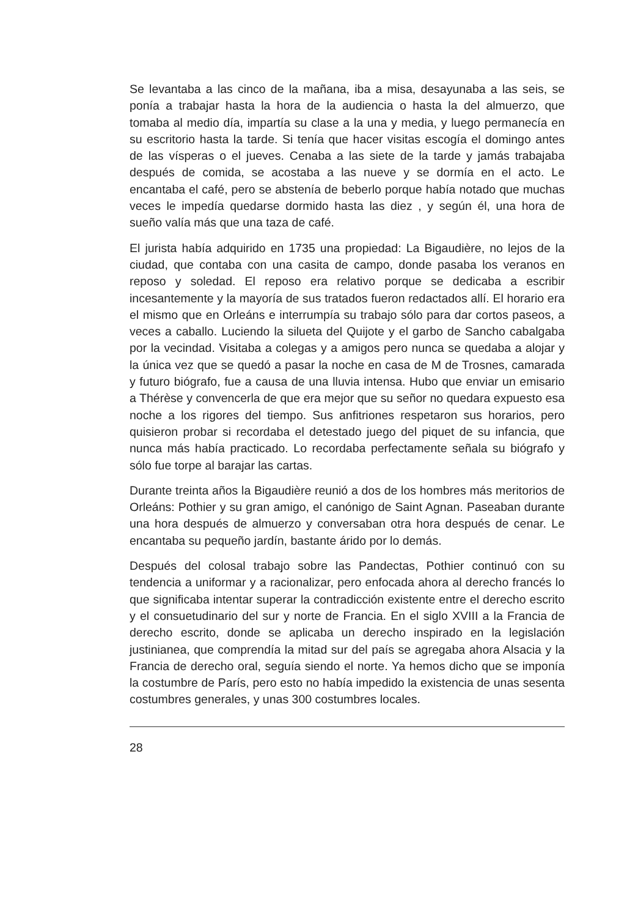Se levantaba a las cinco de la mañana, iba a misa, desayunaba a las seis, se ponía a trabajar hasta la hora de la audiencia o hasta la del almuerzo, que tomaba al medio día, impartía su clase a la una y media, y luego permanecía en su escritorio hasta la tarde. Si tenía que hacer visitas escogía el domingo antes de las vísperas o el jueves. Cenaba a las siete de la tarde y jamás trabajaba después de comida, se acostaba a las nueve y se dormía en el acto. Le encantaba el café, pero se abstenía de beberlo porque había notado que muchas veces le impedía quedarse dormido hasta las diez , y según él, una hora de sueño valía más que una taza de café.
El jurista había adquirido en 1735 una propiedad: La Bigaudière, no lejos de la ciudad, que contaba con una casita de campo, donde pasaba los veranos en reposo y soledad. El reposo era relativo porque se dedicaba a escribir incesantemente y la mayoría de sus tratados fueron redactados allí. El horario era el mismo que en Orleáns e interrumpía su trabajo sólo para dar cortos paseos, a veces a caballo. Luciendo la silueta del Quijote y el garbo de Sancho cabalgaba por la vecindad. Visitaba a colegas y a amigos pero nunca se quedaba a alojar y la única vez que se quedó a pasar la noche en casa de M de Trosnes, camarada y futuro biógrafo, fue a causa de una lluvia intensa. Hubo que enviar un emisario a Thérèse y convencerla de que era mejor que su señor no quedara expuesto esa noche a los rigores del tiempo. Sus anfitriones respetaron sus horarios, pero quisieron probar si recordaba el detestado juego del piquet de su infancia, que nunca más había practicado. Lo recordaba perfectamente señala su biógrafo y sólo fue torpe al barajar las cartas.
Durante treinta años la Bigaudière reunió a dos de los hombres más meritorios de Orleáns: Pothier y su gran amigo, el canónigo de Saint Agnan. Paseaban durante una hora después de almuerzo y conversaban otra hora después de cenar. Le encantaba su pequeño jardín, bastante árido por lo demás.
Después del colosal trabajo sobre las Pandectas, Pothier continuó con su tendencia a uniformar y a racionalizar, pero enfocada ahora al derecho francés lo que significaba intentar superar la contradicción existente entre el derecho escrito y el consuetudinario del sur y norte de Francia. En el siglo XVIII a la Francia de derecho escrito, donde se aplicaba un derecho inspirado en la legislación justinianea, que comprendía la mitad sur del país se agregaba ahora Alsacia y la Francia de derecho oral, seguía siendo el norte. Ya hemos dicho que se imponía la costumbre de París, pero esto no había impedido la existencia de unas sesenta costumbres generales, y unas 300 costumbres locales.
28